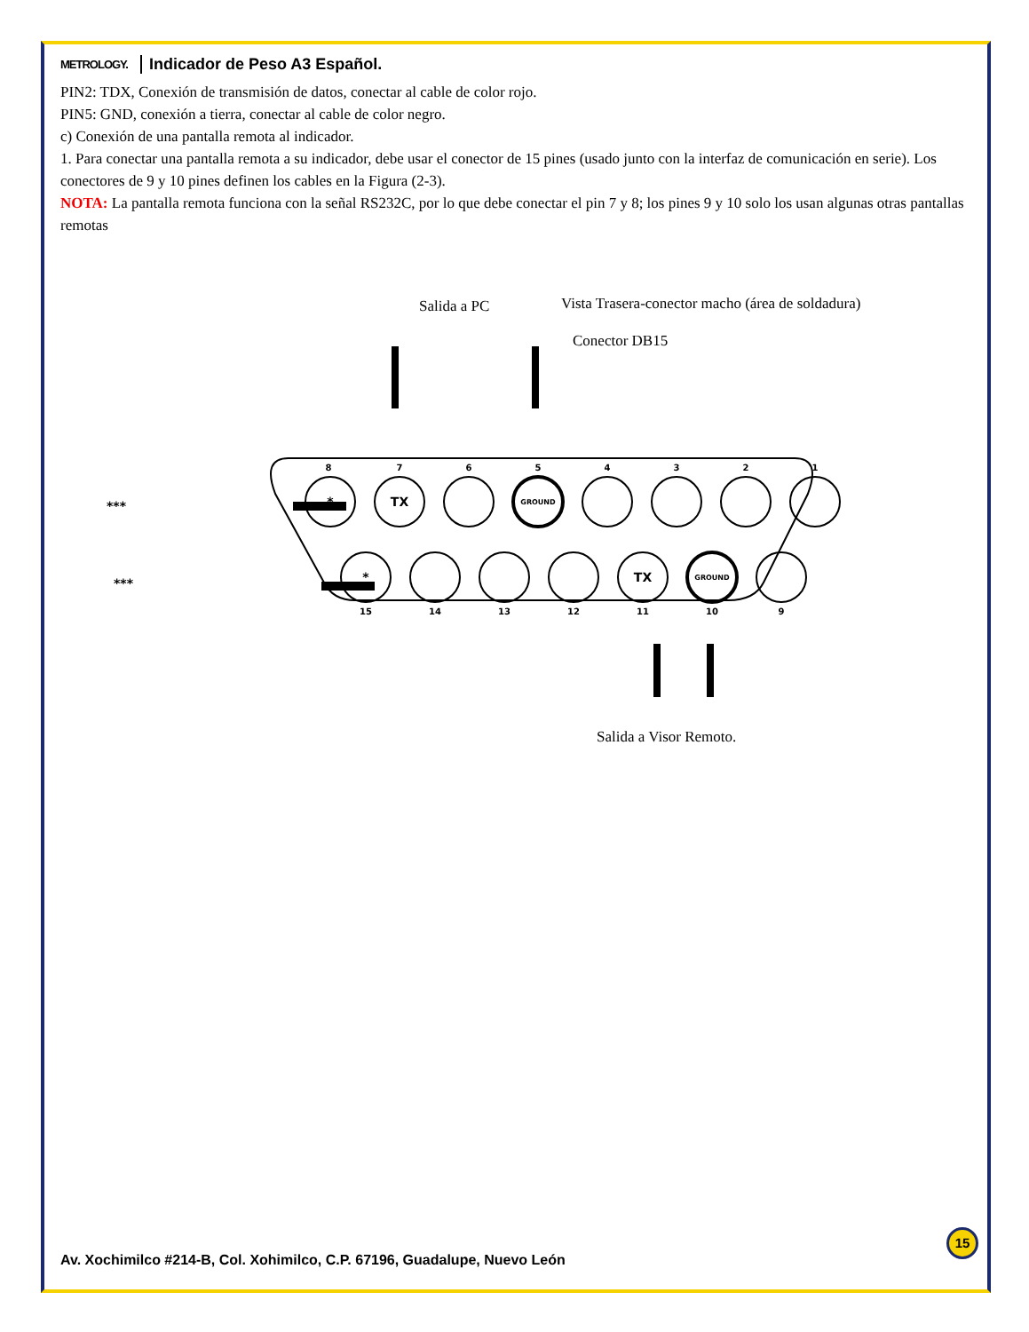METROLOGY. Indicador de Peso A3 Español.
PIN2: TDX, Conexión de transmisión de datos, conectar al cable de color rojo.
PIN5: GND, conexión a tierra, conectar al cable de color negro.
c) Conexión de una pantalla remota al indicador.
1. Para conectar una pantalla remota a su indicador, debe usar el conector de 15 pines (usado junto con la interfaz de comunicación en serie). Los conectores de 9 y 10 pines definen los cables en la Figura (2-3).
NOTA: La pantalla remota funciona con la señal RS232C, por lo que debe conectar el pin 7 y 8; los pines 9 y 10 solo los usan algunas otras pantallas remotas
Salida a PC
Vista Trasera-conector macho (área de soldadura)
Conector DB15
***
***
*
TX
*
TX
GROUND
GROUND
8
7
6
5
4
3
2
1
15
14
13
12
11
10
9
Salida a Visor Remoto.
Av. Xochimilco #214-B, Col. Xohimilco, C.P. 67196, Guadalupe, Nuevo León
15